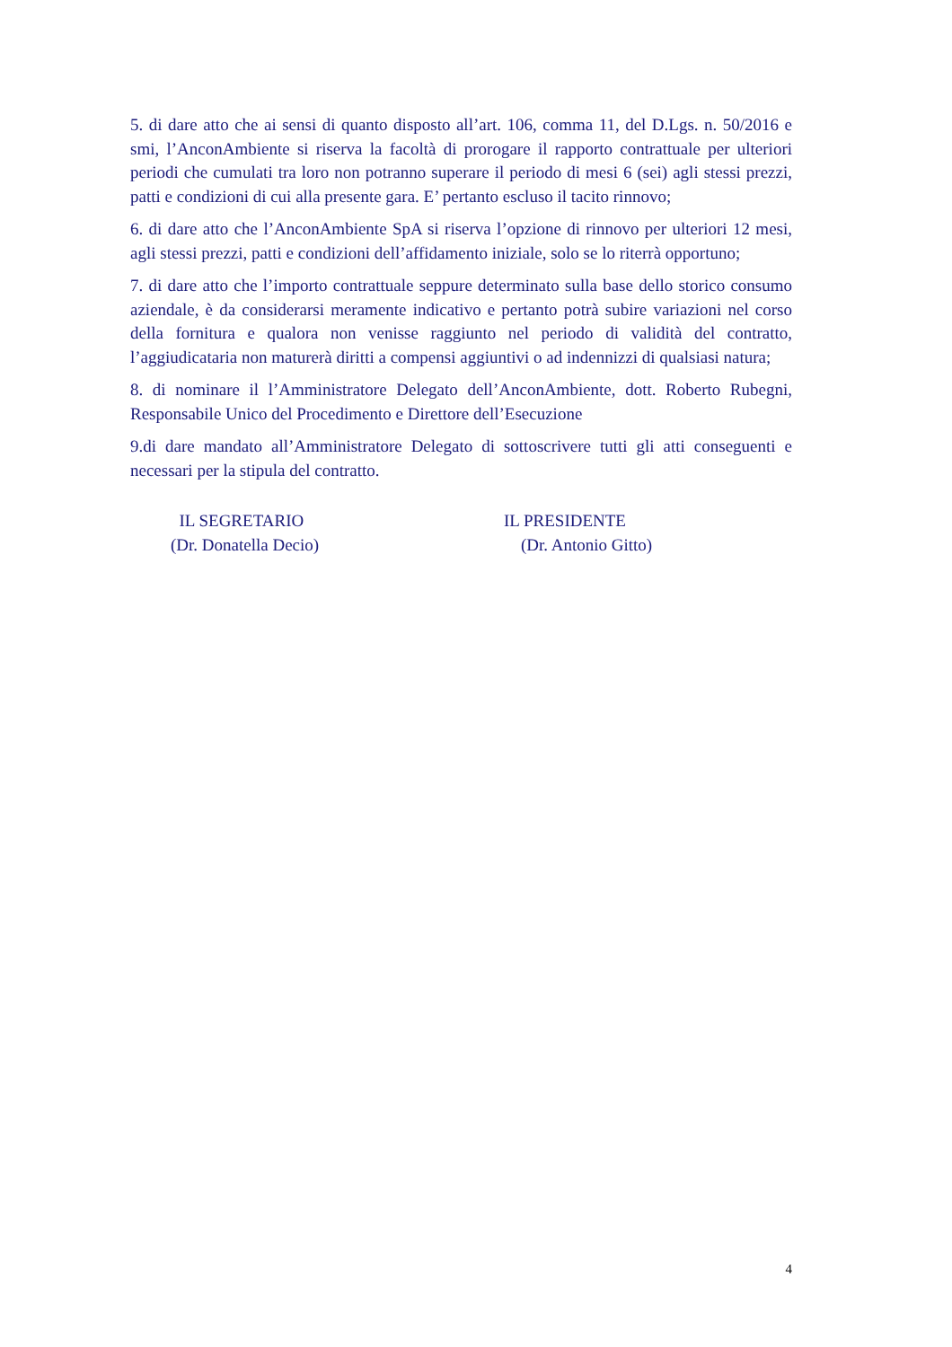5. di dare atto che ai sensi di quanto disposto all’art. 106, comma 11, del D.Lgs. n. 50/2016 e smi, l’AnconAmbiente si riserva la facoltà di prorogare il rapporto contrattuale per ulteriori periodi che cumulati tra loro non potranno superare il periodo di mesi 6 (sei) agli stessi prezzi, patti e condizioni di cui alla presente gara. E’ pertanto escluso il tacito rinnovo;
6. di dare atto che l’AnconAmbiente SpA si riserva l’opzione di rinnovo per ulteriori 12 mesi, agli stessi prezzi, patti e condizioni dell’affidamento iniziale, solo se lo riterrà opportuno;
7. di dare atto che l’importo contrattuale seppure determinato sulla base dello storico consumo aziendale, è da considerarsi meramente indicativo e pertanto potrà subire variazioni nel corso della fornitura e qualora non venisse raggiunto nel periodo di validità del contratto, l’aggiudicataria non maturerà diritti a compensi aggiuntivi o ad indennizzi di qualsiasi natura;
8. di nominare il l’Amministratore Delegato dell’AnconAmbiente, dott. Roberto Rubegni, Responsabile Unico del Procedimento e Direttore dell’Esecuzione
9.di dare mandato all’Amministratore Delegato di sottoscrivere tutti gli atti conseguenti e necessari per la stipula del contratto.
IL SEGRETARIO
(Dr. Donatella Decio)
IL PRESIDENTE
(Dr. Antonio Gitto)
4